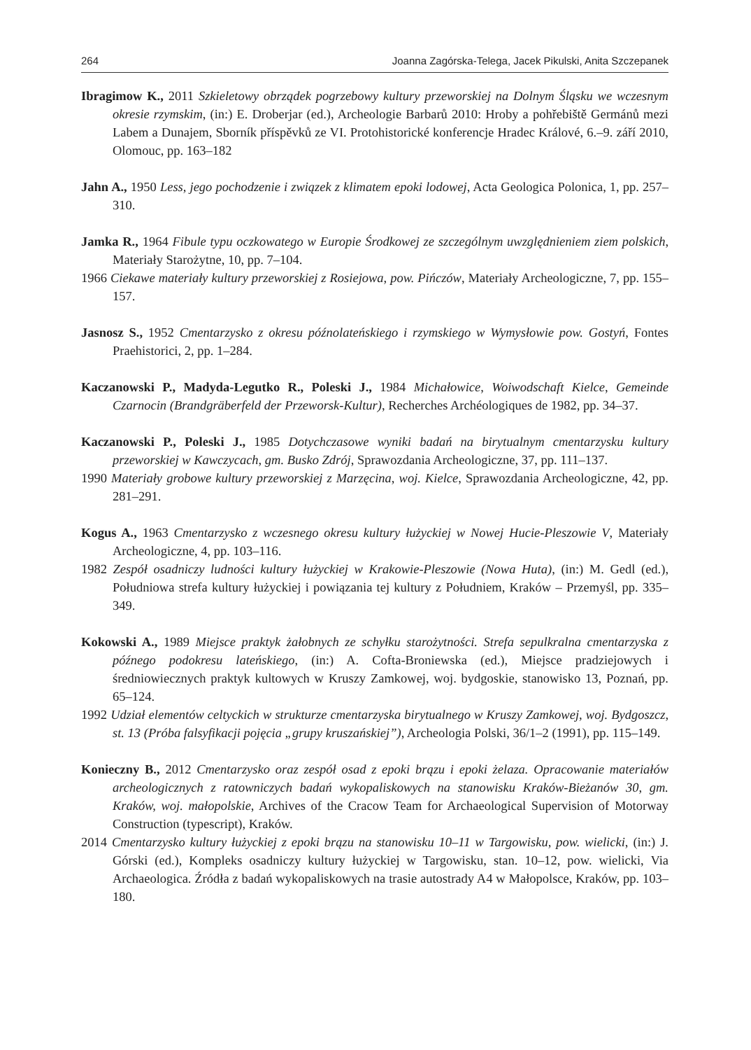264 Joanna Zagórska-Telega, Jacek Pikulski, Anita Szczepanek
Ibragimow K., 2011 Szkieletowy obrządek pogrzebowy kultury przeworskiej na Dolnym Śląsku we wczesnym okresie rzymskim, (in:) E. Droberjar (ed.), Archeologie Barbarů 2010: Hroby a pohřebiště Germánů mezi Labem a Dunajem, Sborník příspěvků ze VI. Protohistorické konferencje Hradec Králové, 6.–9. září 2010, Olomouc, pp. 163–182
Jahn A., 1950 Less, jego pochodzenie i związek z klimatem epoki lodowej, Acta Geologica Polonica, 1, pp. 257–310.
Jamka R., 1964 Fibule typu oczkowatego w Europie Środkowej ze szczególnym uwzględnieniem ziem polskich, Materiały Starożytne, 10, pp. 7–104.
1966 Ciekawe materiały kultury przeworskiej z Rosiejowa, pow. Pińczów, Materiały Archeologiczne, 7, pp. 155–157.
Jasnosz S., 1952 Cmentarzysko z okresu późnolateńskiego i rzymskiego w Wymysłowie pow. Gostyń, Fontes Praehistorici, 2, pp. 1–284.
Kaczanowski P., Madyda-Legutko R., Poleski J., 1984 Michałowice, Woiwodschaft Kielce, Gemeinde Czarnocin (Brandgräberfeld der Przeworsk-Kultur), Recherches Archéologiques de 1982, pp. 34–37.
Kaczanowski P., Poleski J., 1985 Dotychczasowe wyniki badań na birytualnym cmentarzysku kultury przeworskiej w Kawczycach, gm. Busko Zdrój, Sprawozdania Archeologiczne, 37, pp. 111–137.
1990 Materiały grobowe kultury przeworskiej z Marzęcina, woj. Kielce, Sprawozdania Archeologiczne, 42, pp. 281–291.
Kogus A., 1963 Cmentarzysko z wczesnego okresu kultury łużyckiej w Nowej Hucie-Pleszowie V, Materiały Archeologiczne, 4, pp. 103–116.
1982 Zespół osadniczy ludności kultury łużyckiej w Krakowie-Pleszowie (Nowa Huta), (in:) M. Gedl (ed.), Południowa strefa kultury łużyckiej i powiązania tej kultury z Południem, Kraków – Przemyśl, pp. 335–349.
Kokowski A., 1989 Miejsce praktyk żałobnych ze schyłku starożytności. Strefa sepulkralna cmentarzyska z późnego podokresu lateńskiego, (in:) A. Cofta-Broniewska (ed.), Miejsce pradziejowych i średniowiecznych praktyk kultowych w Kruszy Zamkowej, woj. bydgoskie, stanowisko 13, Poznań, pp. 65–124.
1992 Udział elementów celtyckich w strukturze cmentarzyska birytualnego w Kruszy Zamkowej, woj. Bydgoszcz, st. 13 (Próba falsyfikacji pojęcia „grupy kruszańskiej”), Archeologia Polski, 36/1–2 (1991), pp. 115–149.
Konieczny B., 2012 Cmentarzysko oraz zespół osad z epoki brązu i epoki żelaza. Opracowanie materiałów archeologicznych z ratowniczych badań wykopaliskowych na stanowisku Kraków-Bieżanów 30, gm. Kraków, woj. małopolskie, Archives of the Cracow Team for Archaeological Supervision of Motorway Construction (typescript), Kraków.
2014 Cmentarzysko kultury łużyckiej z epoki brązu na stanowisku 10–11 w Targowisku, pow. wielicki, (in:) J. Górski (ed.), Kompleks osadniczy kultury łużyckiej w Targowisku, stan. 10–12, pow. wielicki, Via Archaeologica. Źródła z badań wykopaliskowych na trasie autostrady A4 w Małopolsce, Kraków, pp. 103–180.